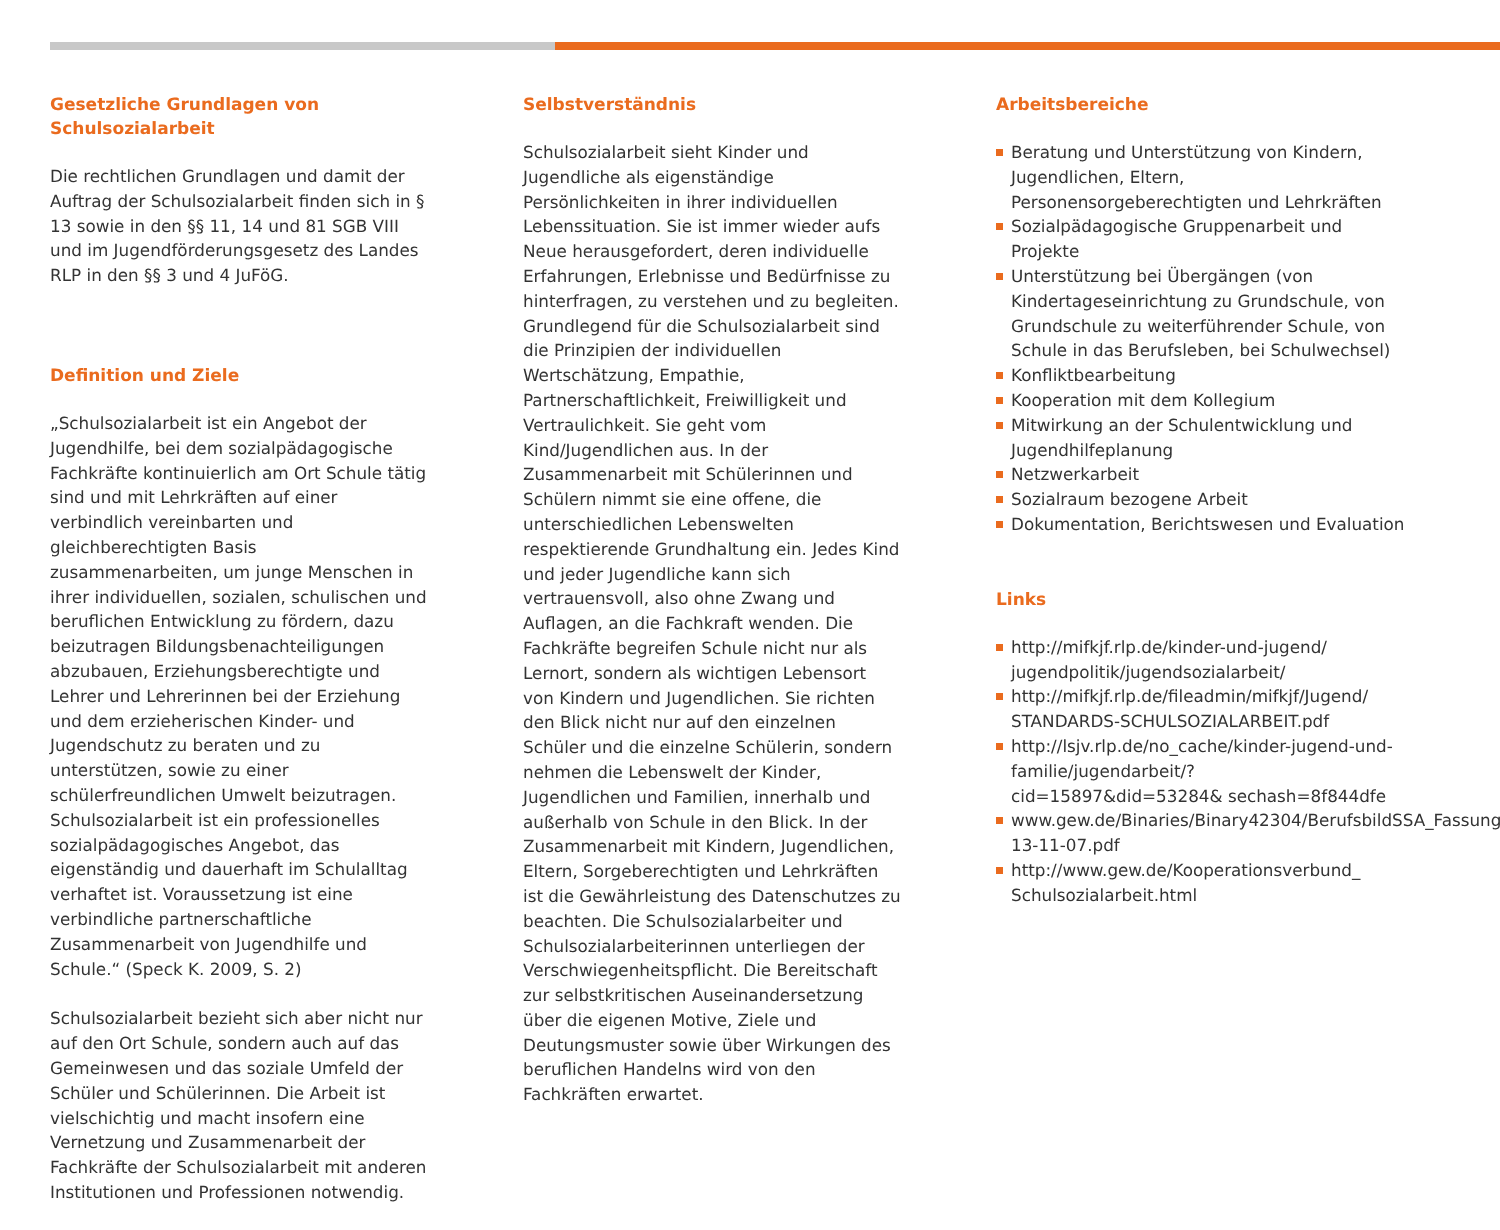Gesetzliche Grundlagen von Schulsozialarbeit
Die rechtlichen Grundlagen und damit der Auftrag der Schulsozialarbeit finden sich in § 13 sowie in den §§ 11, 14 und 81 SGB VIII und im Jugendförderungsgesetz des Landes RLP in den §§ 3 und 4 JuFöG.
Definition und Ziele
„Schulsozialarbeit ist ein Angebot der Jugendhilfe, bei dem sozialpädagogische Fachkräfte kontinuierlich am Ort Schule tätig sind und mit Lehrkräften auf einer verbindlich vereinbarten und gleichberechtigten Basis zusammenarbeiten, um junge Menschen in ihrer individuellen, sozialen, schulischen und beruflichen Entwicklung zu fördern, dazu beizutragen Bildungsbenachteiligungen abzubauen, Erziehungsberechtigte und Lehrer und Lehrerinnen bei der Erziehung und dem erzieherischen Kinder- und Jugendschutz zu beraten und zu unterstützen, sowie zu einer schülerfreundlichen Umwelt beizutragen. Schulsozialarbeit ist ein professionelles sozialpädagogisches Angebot, das eigenständig und dauerhaft im Schulalltag verhaftet ist. Voraussetzung ist eine verbindliche partnerschaftliche Zusammenarbeit von Jugendhilfe und Schule.“ (Speck K. 2009, S. 2)
Schulsozialarbeit bezieht sich aber nicht nur auf den Ort Schule, sondern auch auf das Gemeinwesen und das soziale Umfeld der Schüler und Schülerinnen. Die Arbeit ist vielschichtig und macht insofern eine Vernetzung und Zusammenarbeit der Fachkräfte der Schulsozialarbeit mit anderen Institutionen und Professionen notwendig.
Selbstverständnis
Schulsozialarbeit sieht Kinder und Jugendliche als eigenständige Persönlichkeiten in ihrer individuellen Lebenssituation. Sie ist immer wieder aufs Neue herausgefordert, deren individuelle Erfahrungen, Erlebnisse und Bedürfnisse zu hinterfragen, zu verstehen und zu begleiten. Grundlegend für die Schulsozialarbeit sind die Prinzipien der individuellen Wertschätzung, Empathie, Partnerschaftlichkeit, Freiwilligkeit und Vertraulichkeit. Sie geht vom Kind/Jugendlichen aus. In der Zusammenarbeit mit Schülerinnen und Schülern nimmt sie eine offene, die unterschiedlichen Lebenswelten respektierende Grundhaltung ein. Jedes Kind und jeder Jugendliche kann sich vertrauensvoll, also ohne Zwang und Auflagen, an die Fachkraft wenden. Die Fachkräfte begreifen Schule nicht nur als Lernort, sondern als wichtigen Lebensort von Kindern und Jugendlichen. Sie richten den Blick nicht nur auf den einzelnen Schüler und die einzelne Schülerin, sondern nehmen die Lebenswelt der Kinder, Jugendlichen und Familien, innerhalb und außerhalb von Schule in den Blick. In der Zusammenarbeit mit Kindern, Jugendlichen, Eltern, Sorgeberechtigten und Lehrkräften ist die Gewährleistung des Datenschutzes zu beachten. Die Schulsozialarbeiter und Schulsozialarbeiterinnen unterliegen der Verschwiegenheitspflicht. Die Bereitschaft zur selbstkritischen Auseinandersetzung über die eigenen Motive, Ziele und Deutungsmuster sowie über Wirkungen des beruflichen Handelns wird von den Fachkräften erwartet.
Arbeitsbereiche
Beratung und Unterstützung von Kindern, Jugendlichen, Eltern, Personensorgeberechtigten und Lehrkräften
Sozialpädagogische Gruppenarbeit und Projekte
Unterstützung bei Übergängen (von Kindertageseinrichtung zu Grundschule, von Grundschule zu weiterführender Schule, von Schule in das Berufsleben, bei Schulwechsel)
Konfliktbearbeitung
Kooperation mit dem Kollegium
Mitwirkung an der Schulentwicklung und Jugendhilfeplanung
Netzwerkarbeit
Sozialraum bezogene Arbeit
Dokumentation, Berichtswesen und Evaluation
Links
http://mifkjf.rlp.de/kinder-und-jugend/ jugendpolitik/jugendsozialarbeit/
http://mifkjf.rlp.de/fileadmin/mifkjf/Jugend/ STANDARDS-SCHULSOZIALARBEIT.pdf
http://lsjv.rlp.de/no_cache/kinder-jugend-und-familie/jugendarbeit/?cid=15897&did=53284& sechash=8f844dfe
www.gew.de/Binaries/Binary42304/BerufsbildSSA_Fassung-13-11-07.pdf
http://www.gew.de/Kooperationsverbund_ Schulsozialarbeit.html